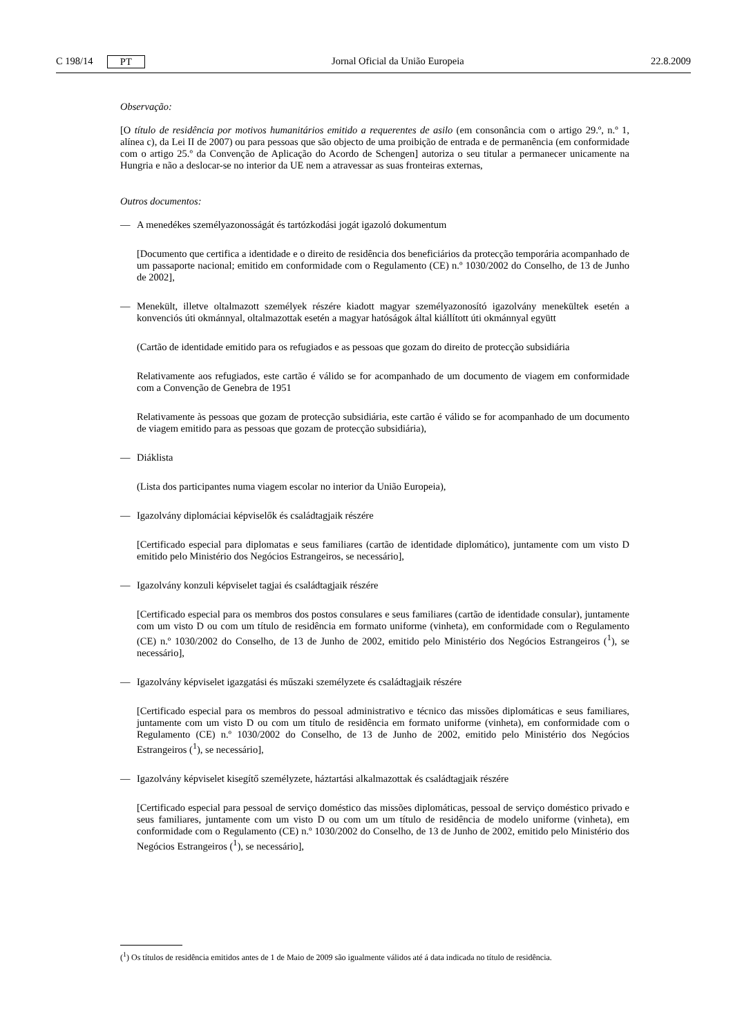C 198/14 PT Jornal Oficial da União Europeia 22.8.2009
Observação:
[O título de residência por motivos humanitários emitido a requerentes de asilo (em consonância com o artigo 29.º, n.º 1, alínea c), da Lei II de 2007) ou para pessoas que são objecto de uma proibição de entrada e de permanência (em conformidade com o artigo 25.º da Convenção de Aplicação do Acordo de Schengen] autoriza o seu titular a permanecer unicamente na Hungria e não a deslocar-se no interior da UE nem a atravessar as suas fronteiras externas,
Outros documentos:
— A menedékes személyazonosságát és tartózkodási jogát igazoló dokumentum
[Documento que certifica a identidade e o direito de residência dos beneficiários da protecção temporária acompanhado de um passaporte nacional; emitido em conformidade com o Regulamento (CE) n.º 1030/2002 do Conselho, de 13 de Junho de 2002],
— Menekült, illetve oltalmazott személyek részére kiadott magyar személyazonosító igazolvány menekültek esetén a konvenciós úti okmánnyal, oltalmazottak esetén a magyar hatóságok által kiállított úti okmánnyal együtt
(Cartão de identidade emitido para os refugiados e as pessoas que gozam do direito de protecção subsidiária
Relativamente aos refugiados, este cartão é válido se for acompanhado de um documento de viagem em conformidade com a Convenção de Genebra de 1951
Relativamente às pessoas que gozam de protecção subsidiária, este cartão é válido se for acompanhado de um documento de viagem emitido para as pessoas que gozam de protecção subsidiária),
— Diáklista
(Lista dos participantes numa viagem escolar no interior da União Europeia),
— Igazolvány diplomáciai képviselők és családtagjaik részére
[Certificado especial para diplomatas e seus familiares (cartão de identidade diplomático), juntamente com um visto D emitido pelo Ministério dos Negócios Estrangeiros, se necessário],
— Igazolvány konzuli képviselet tagjai és családtagjaik részére
[Certificado especial para os membros dos postos consulares e seus familiares (cartão de identidade consular), juntamente com um visto D ou com um título de residência em formato uniforme (vinheta), em conformidade com o Regulamento (CE) n.º 1030/2002 do Conselho, de 13 de Junho de 2002, emitido pelo Ministério dos Negócios Estrangeiros (<sup>1</sup>), se necessário],
— Igazolvány képviselet igazgatási és műszaki személyzete és családtagjaik részére
[Certificado especial para os membros do pessoal administrativo e técnico das missões diplomáticas e seus familiares, juntamente com um visto D ou com um título de residência em formato uniforme (vinheta), em conformidade com o Regulamento (CE) n.º 1030/2002 do Conselho, de 13 de Junho de 2002, emitido pelo Ministério dos Negócios Estrangeiros (<sup>1</sup>), se necessário],
— Igazolvány képviselet kisegítő személyzete, háztartási alkalmazottak és családtagjaik részére
[Certificado especial para pessoal de serviço doméstico das missões diplomáticas, pessoal de serviço doméstico privado e seus familiares, juntamente com um visto D ou com um um título de residência de modelo uniforme (vinheta), em conformidade com o Regulamento (CE) n.º 1030/2002 do Conselho, de 13 de Junho de 2002, emitido pelo Ministério dos Negócios Estrangeiros (<sup>1</sup>), se necessário],
(<sup>1</sup>) Os títulos de residência emitidos antes de 1 de Maio de 2009 são igualmente válidos até á data indicada no título de residência.